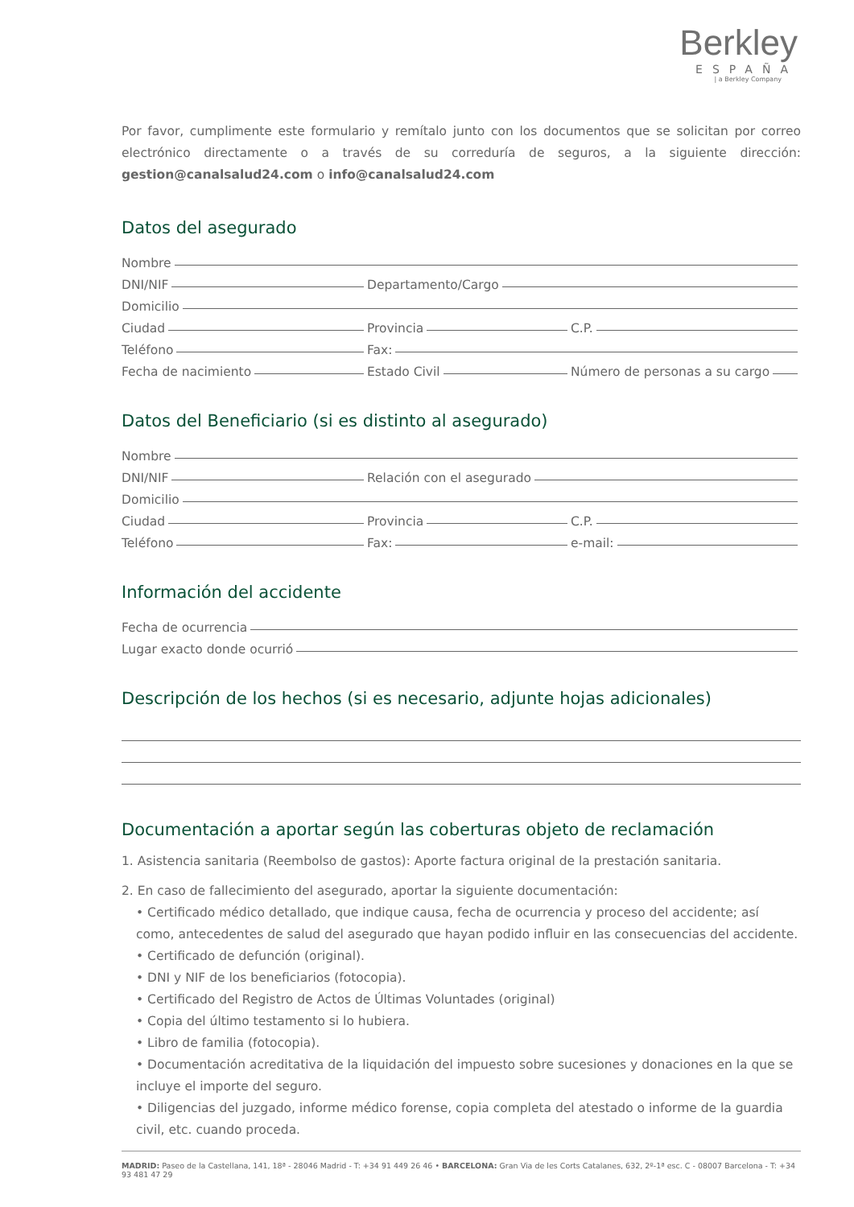Berkley
ESPAÑA
| a Berkley Company
Por favor, cumplimente este formulario y remítalo junto con los documentos que se solicitan por correo electrónico directamente o a través de su correduría de seguros, a la siguiente dirección: gestion@canalsalud24.com o info@canalsalud24.com
Datos del asegurado
Nombre
DNI/NIF
Departamento/Cargo
Domicilio
Ciudad
Provincia
C.P.
Teléfono
Fax:
Fecha de nacimiento
Estado Civil
Número de personas a su cargo
Datos del Beneficiario (si es distinto al asegurado)
Nombre
DNI/NIF
Relación con el asegurado
Domicilio
Ciudad
Provincia
C.P.
Teléfono
Fax:
e-mail:
Información del accidente
Fecha de ocurrencia
Lugar exacto donde ocurrió
Descripción de los hechos (si es necesario, adjunte hojas adicionales)
Documentación a aportar según las coberturas objeto de reclamación
1. Asistencia sanitaria (Reembolso de gastos): Aporte factura original de la prestación sanitaria.
2. En caso de fallecimiento del asegurado, aportar la siguiente documentación:
• Certificado médico detallado, que indique causa, fecha de ocurrencia y proceso del accidente; así como, antecedentes de salud del asegurado que hayan podido influir en las consecuencias del accidente.
• Certificado de defunción (original).
• DNI y NIF de los beneficiarios (fotocopia).
• Certificado del Registro de Actos de Últimas Voluntades (original)
• Copia del último testamento si lo hubiera.
• Libro de familia (fotocopia).
• Documentación acreditativa de la liquidación del impuesto sobre sucesiones y donaciones en la que se incluye el importe del seguro.
• Diligencias del juzgado, informe médico forense, copia completa del atestado o informe de la guardia civil, etc. cuando proceda.
MADRID: Paseo de la Castellana, 141, 18ª - 28046 Madrid - T: +34 91 449 26 46 • BARCELONA: Gran Via de les Corts Catalanes, 632, 2º-1ª esc. C - 08007 Barcelona - T: +34 93 481 47 29